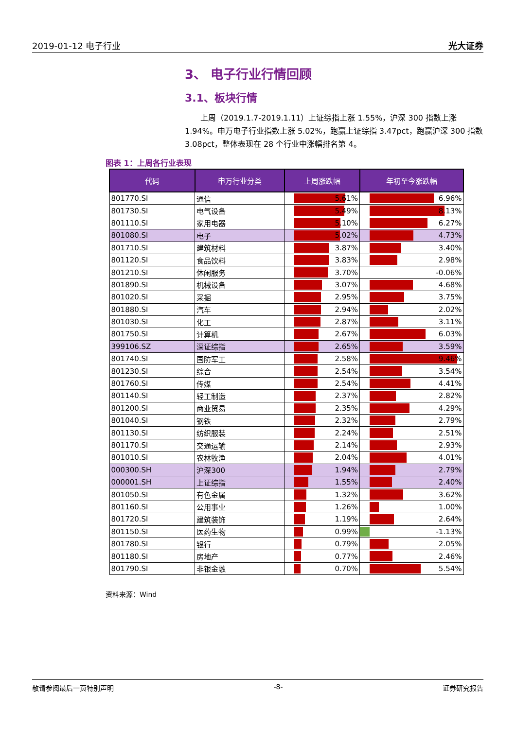2019-01-12 电子行业 光大证券
3、 电子行业行情回顾
3.1、板块行情
上周（2019.1.7-2019.1.11）上证综指上涨 1.55%，沪深 300 指数上涨 1.94%。申万电子行业指数上涨 5.02%，跑赢上证综指 3.47pct，跑赢沪深 300 指数 3.08pct，整体表现在 28 个行业中涨幅排名第 4。
图表 1：上周各行业表现
| 代码 | 申万行业分类 | 上周涨跌幅 | 年初至今涨跌幅 |
| --- | --- | --- | --- |
| 801770.SI | 通信 | 5.61% | 6.96% |
| 801730.SI | 电气设备 | 5.49% | 8.13% |
| 801110.SI | 家用电器 | 5.10% | 6.27% |
| 801080.SI | 电子 | 5.02% | 4.73% |
| 801710.SI | 建筑材料 | 3.87% | 3.40% |
| 801120.SI | 食品饮料 | 3.83% | 2.98% |
| 801210.SI | 休闲服务 | 3.70% | -0.06% |
| 801890.SI | 机械设备 | 3.07% | 4.68% |
| 801020.SI | 采掘 | 2.95% | 3.75% |
| 801880.SI | 汽车 | 2.94% | 2.02% |
| 801030.SI | 化工 | 2.87% | 3.11% |
| 801750.SI | 计算机 | 2.67% | 6.03% |
| 399106.SZ | 深证综指 | 2.65% | 3.59% |
| 801740.SI | 国防军工 | 2.58% | 9.46% |
| 801230.SI | 综合 | 2.54% | 3.54% |
| 801760.SI | 传媒 | 2.54% | 4.41% |
| 801140.SI | 轻工制造 | 2.37% | 2.82% |
| 801200.SI | 商业贸易 | 2.35% | 4.29% |
| 801040.SI | 钢铁 | 2.32% | 2.79% |
| 801130.SI | 纺织服装 | 2.24% | 2.51% |
| 801170.SI | 交通运输 | 2.14% | 2.93% |
| 801010.SI | 农林牧渔 | 2.04% | 4.01% |
| 000300.SH | 沪深300 | 1.94% | 2.79% |
| 000001.SH | 上证综指 | 1.55% | 2.40% |
| 801050.SI | 有色金属 | 1.32% | 3.62% |
| 801160.SI | 公用事业 | 1.26% | 1.00% |
| 801720.SI | 建筑装饰 | 1.19% | 2.64% |
| 801150.SI | 医药生物 | 0.99% | -1.13% |
| 801780.SI | 银行 | 0.79% | 2.05% |
| 801180.SI | 房地产 | 0.77% | 2.46% |
| 801790.SI | 非银金融 | 0.70% | 5.54% |
资料来源：Wind
敬请参阅最后一页特别声明 -8- 证券研究报告